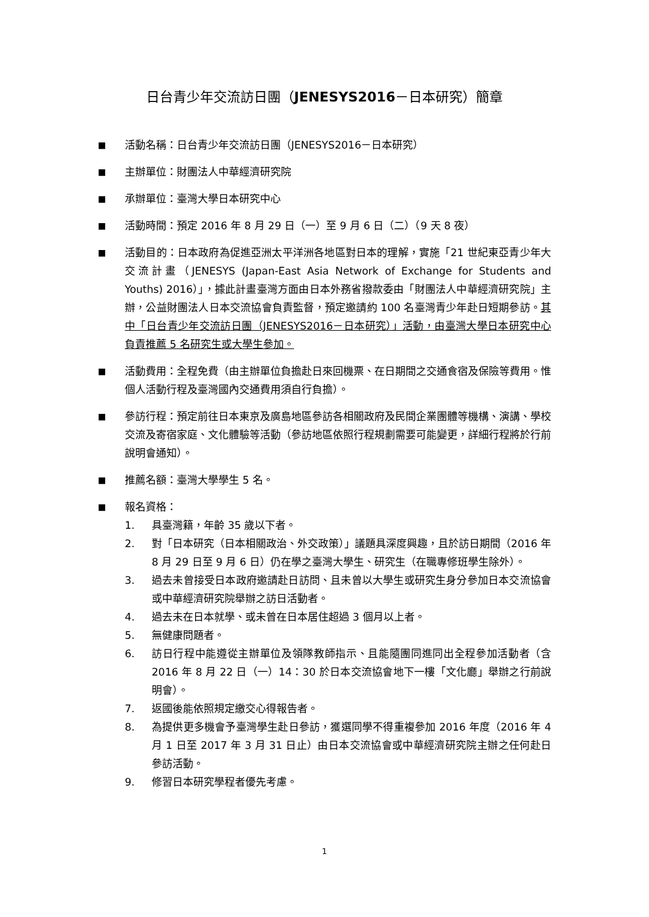日台青少年交流訪日團（JENESYS2016－日本研究）簡章
■
活動名稱：日台青少年交流訪日團（JENESYS2016－日本研究）
■
主辦單位：財團法人中華經濟研究院
■
承辦單位：臺灣大學日本研究中心
■
活動時間：預定 2016 年 8 月 29 日（一）至 9 月 6 日（二）（9 天 8 夜）
■
活動目的：日本政府為促進亞洲太平洋洲各地區對日本的理解，實施「21 世紀東亞青少年大交流計畫（JENESYS (Japan-East Asia Network of Exchange for Students and Youths) 2016）」，據此計畫臺灣方面由日本外務省撥款委由「財團法人中華經濟研究院」主辦，公益財團法人日本交流協會負責監督，預定邀請約 100 名臺灣青少年赴日短期參訪。其中「日台青少年交流訪日團（JENESYS2016－日本研究）」活動，由臺灣大學日本研究中心負責推薦 5 名研究生或大學生參加。
■
活動費用：全程免費（由主辦單位負擔赴日來回機票、在日期間之交通食宿及保險等費用。惟個人活動行程及臺灣國內交通費用須自行負擔）。
■
參訪行程：預定前往日本東京及廣島地區參訪各相關政府及民間企業團體等機構、演講、學校交流及寄宿家庭、文化體驗等活動（參訪地區依照行程規劃需要可能變更，詳細行程將於行前說明會通知）。
■
推薦名額：臺灣大學學生 5 名。
■
報名資格：
1. 具臺灣籍，年齡 35 歲以下者。
2. 對「日本研究（日本相關政治、外交政策）」議題具深度興趣，且於訪日期間（2016 年 8 月 29 日至 9 月 6 日）仍在學之臺灣大學生、研究生（在職專修班學生除外）。
3. 過去未曾接受日本政府邀請赴日訪問、且未曾以大學生或研究生身分參加日本交流協會或中華經濟研究院舉辦之訪日活動者。
4. 過去未在日本就學、或未曾在日本居住超過 3 個月以上者。
5. 無健康問題者。
6. 訪日行程中能遵從主辦單位及領隊教師指示、且能隨團同進同出全程參加活動者（含 2016 年 8 月 22 日（一）14：30 於日本交流協會地下一樓「文化廳」舉辦之行前說明會）。
7. 返國後能依照規定繳交心得報告者。
8. 為提供更多機會予臺灣學生赴日參訪，獲選同學不得重複參加 2016 年度（2016 年 4 月 1 日至 2017 年 3 月 31 日止）由日本交流協會或中華經濟研究院主辦之任何赴日參訪活動。
9. 修習日本研究學程者優先考慮。
1